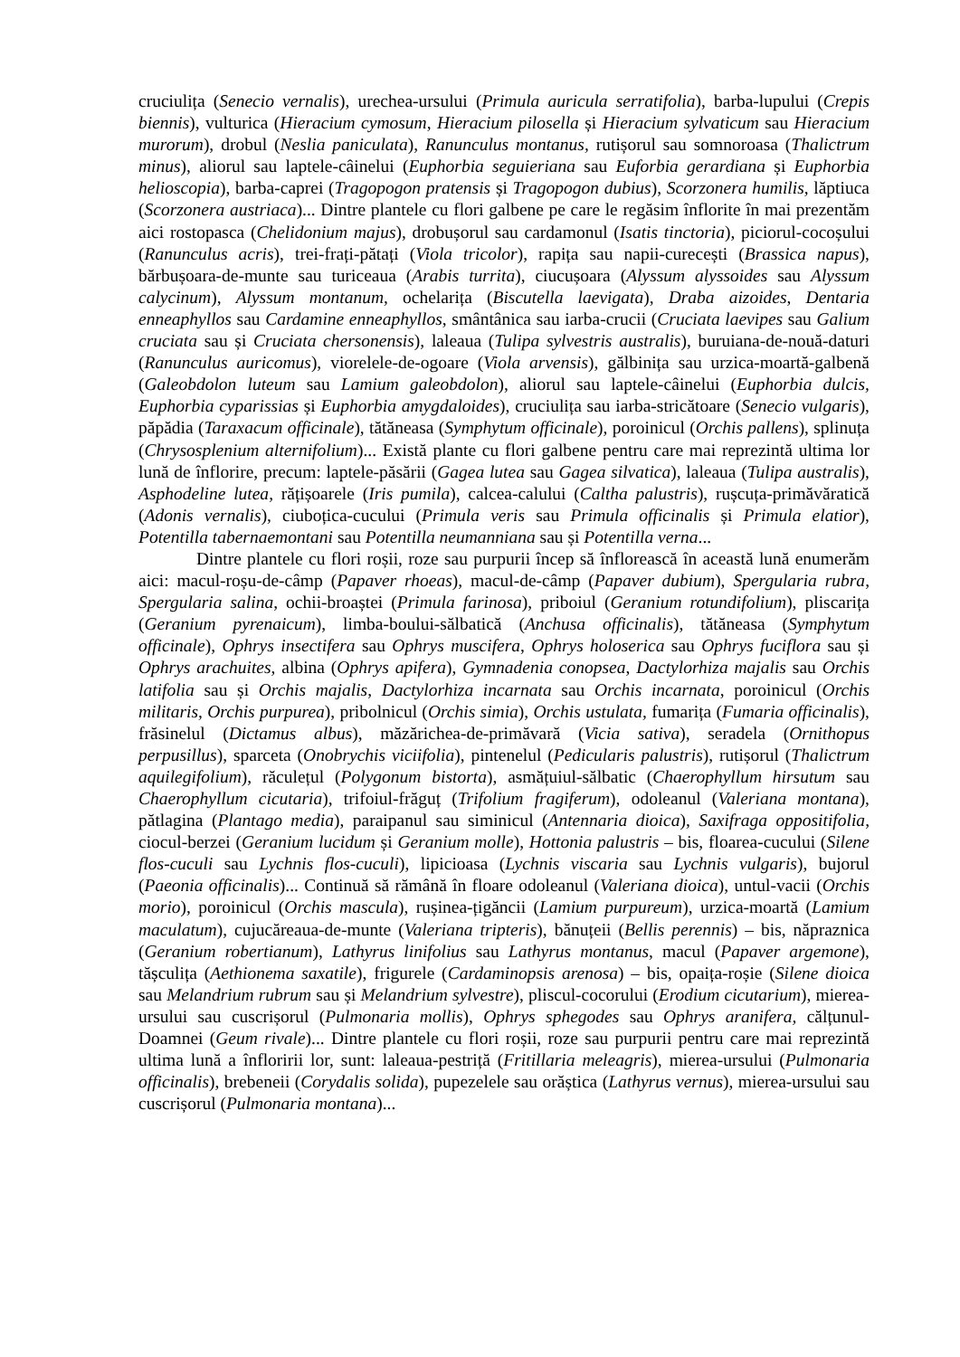cruciulița (Senecio vernalis), urechea-ursului (Primula auricula serratifolia), barba-lupului (Crepis biennis), vulturica (Hieracium cymosum, Hieracium pilosella și Hieracium sylvaticum sau Hieracium murorum), drobul (Neslia paniculata), Ranunculus montanus, rutișorul sau somnoroasa (Thalictrum minus), aliorul sau laptele-câinelui (Euphorbia seguieriana sau Euforbia gerardiana și Euphorbia helioscopia), barba-caprei (Tragopogon pratensis și Tragopogon dubius), Scorzonera humilis, lăptiuca (Scorzonera austriaca)... Dintre plantele cu flori galbene pe care le regăsim înflorite în mai prezentăm aici rostopasca (Chelidonium majus), drobușorul sau cardamonul (Isatis tinctoria), piciorul-cocoșului (Ranunculus acris), trei-frați-pătați (Viola tricolor), rapița sau napii-curecești (Brassica napus), bărbușoara-de-munte sau turiceaua (Arabis turrita), ciucușoara (Alyssum alyssoides sau Alyssum calycinum), Alyssum montanum, ochelarița (Biscutella laevigata), Draba aizoides, Dentaria enneaphyllos sau Cardamine enneaphyllos, smântânica sau iarba-crucii (Cruciata laevipes sau Galium cruciata sau și Cruciata chersonensis), laleaua (Tulipa sylvestris australis), buruiana-de-nouă-daturi (Ranunculus auricomus), viorelele-de-ogoare (Viola arvensis), gălbinița sau urzica-moartă-galbenă (Galeobdolon luteum sau Lamium galeobdolon), aliorul sau laptele-câinelui (Euphorbia dulcis, Euphorbia cyparissias și Euphorbia amygdaloides), cruciulița sau iarba-stricătoare (Senecio vulgaris), păpădia (Taraxacum officinale), tătăneasa (Symphytum officinale), poroinicul (Orchis pallens), splinuța (Chrysosplenium alternifolium)... Există plante cu flori galbene pentru care mai reprezintă ultima lor lună de înflorire, precum: laptele-păsării (Gagea lutea sau Gagea silvatica), laleaua (Tulipa australis), Asphodeline lutea, rățișoarele (Iris pumila), calcea-calului (Caltha palustris), rușcuța-primăvăratică (Adonis vernalis), ciuboțica-cucului (Primula veris sau Primula officinalis și Primula elatior), Potentilla tabernaemontani sau Potentilla neumanniana sau și Potentilla verna...
Dintre plantele cu flori roșii, roze sau purpurii încep să înflorească în această lună enumerăm aici: macul-roșu-de-câmp (Papaver rhoeas), macul-de-câmp (Papaver dubium), Spergularia rubra, Spergularia salina, ochii-broaștei (Primula farinosa), priboiul (Geranium rotundifolium), pliscarița (Geranium pyrenaicum), limba-boului-sălbatică (Anchusa officinalis), tătăneasa (Symphytum officinale), Ophrys insectifera sau Ophrys muscifera, Ophrys holoserica sau Ophrys fuciflora sau și Ophrys arachuites, albina (Ophrys apifera), Gymnadenia conopsea, Dactylorhiza majalis sau Orchis latifolia sau și Orchis majalis, Dactylorhiza incarnata sau Orchis incarnata, poroinicul (Orchis militaris, Orchis purpurea), pribolnicul (Orchis simia), Orchis ustulata, fumarița (Fumaria officinalis), frăsinelul (Dictamus albus), măzărichea-de-primăvară (Vicia sativa), seradela (Ornithopus perpusillus), sparceta (Onobrychis viciifolia), pintenelul (Pedicularis palustris), rutișorul (Thalictrum aquilegifolium), răculețul (Polygonum bistorta), asmățuiul-sălbatic (Chaerophyllum hirsutum sau Chaerophyllum cicutaria), trifoiul-frăguț (Trifolium fragiferum), odoleanul (Valeriana montana), pătlagina (Plantago media), paraipanul sau siminicul (Antennaria dioica), Saxifraga oppositifolia, ciocul-berzei (Geranium lucidum și Geranium molle), Hottonia palustris – bis, floarea-cucului (Silene flos-cuculi sau Lychnis flos-cuculi), lipicioasa (Lychnis viscaria sau Lychnis vulgaris), bujorul (Paeonia officinalis)... Continuă să rămână în floare odoleanul (Valeriana dioica), untul-vacii (Orchis morio), poroinicul (Orchis mascula), rușinea-țigăncii (Lamium purpureum), urzica-moartă (Lamium maculatum), cujucăreaua-de-munte (Valeriana tripteris), bănuțeii (Bellis perennis) – bis, năpraznica (Geranium robertianum), Lathyrus linifolius sau Lathyrus montanus, macul (Papaver argemone), tășculița (Aethionema saxatile), frigurele (Cardaminopsis arenosa) – bis, opaița-roșie (Silene dioica sau Melandrium rubrum sau și Melandrium sylvestre), pliscul-cocorului (Erodium cicutarium), mierea-ursului sau cuscrișorul (Pulmonaria mollis), Ophrys sphegodes sau Ophrys aranifera, călțunul-Doamnei (Geum rivale)... Dintre plantele cu flori roșii, roze sau purpurii pentru care mai reprezintă ultima lună a înfloririi lor, sunt: laleaua-pestriță (Fritillaria meleagris), mierea-ursului (Pulmonaria officinalis), brebeneii (Corydalis solida), pupezelele sau orăștica (Lathyrus vernus), mierea-ursului sau cuscrișorul (Pulmonaria montana)...